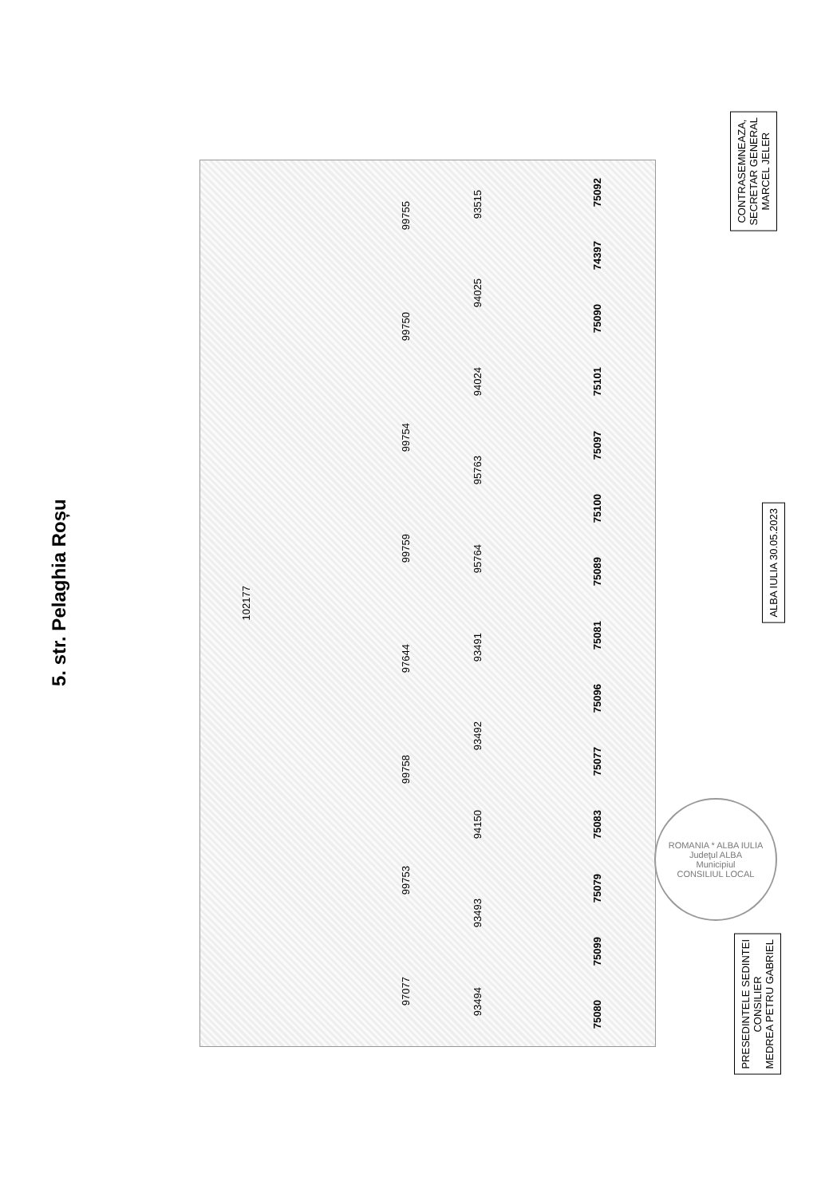5. str. Pelaghia Roșu
102177
97077
99753
99758
97644
99759
99754
99750
99755
93494
93493
94150
93492
93491
95764
95763
94024
94025
93515
75080
75099
75079
75083
75077
75096
75081
75089
75100
75097
75101
75090
74397
75092
ROMANIA * ALBA IULIA
Judeţul ALBA
Municipiul
CONSILIUL LOCAL
CONTRASEMNEAZA,
SECRETAR GENERAL
MARCEL JELER
ALBA IULIA 30.05.2023
PRESEDINTELE SEDINTEI
CONSILIER
MEDREA PETRU GABRIEL